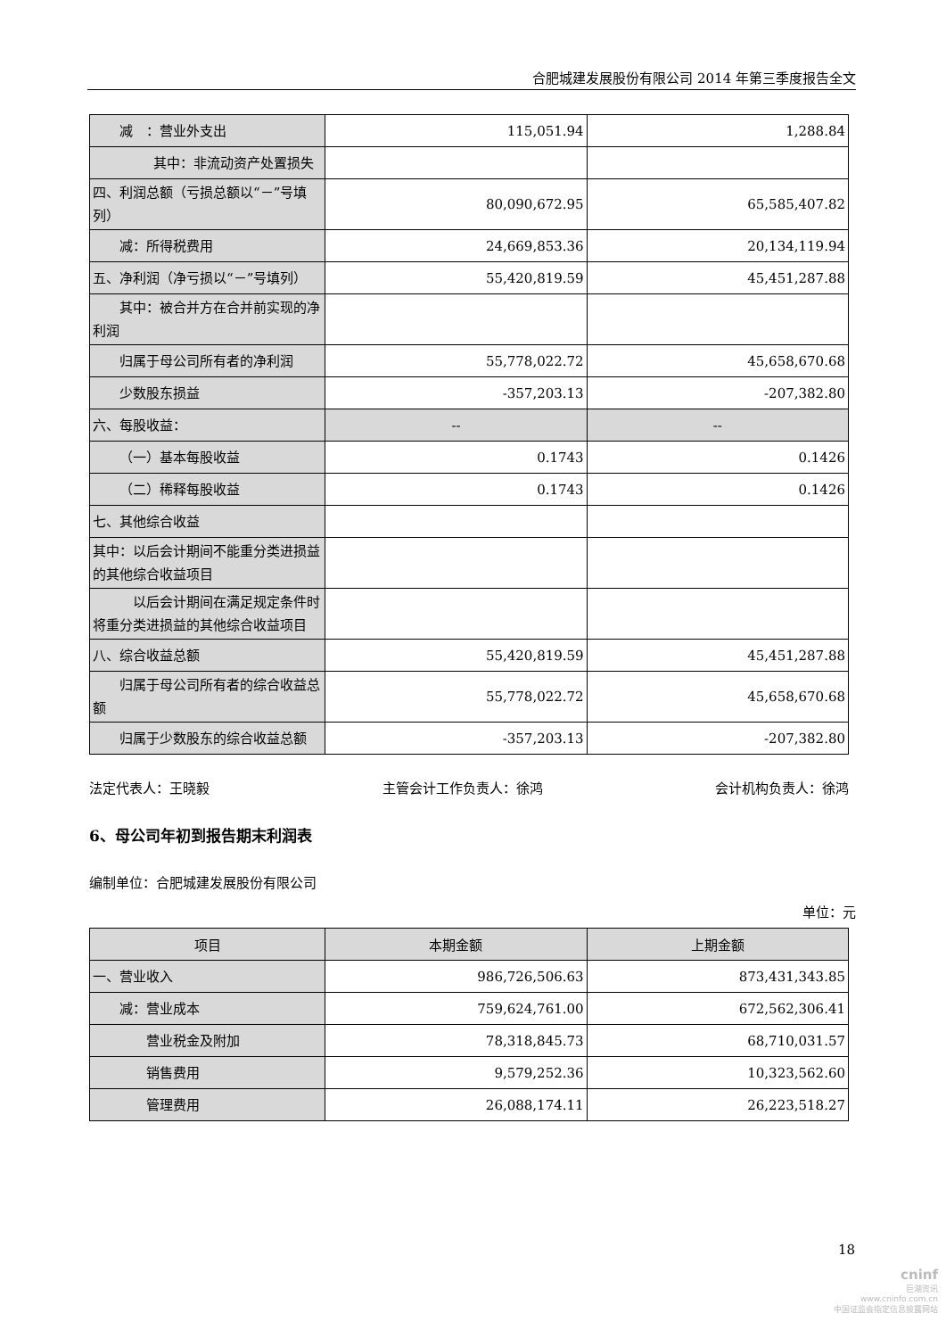合肥城建发展股份有限公司 2014 年第三季度报告全文
| 减 ：营业外支出 | 115,051.94 | 1,288.84 |
| 其中：非流动资产处置损失 | | |
| 四、利润总额（亏损总额以“－”号填列） | 80,090,672.95 | 65,585,407.82 |
| 减：所得税费用 | 24,669,853.36 | 20,134,119.94 |
| 五、净利润（净亏损以“－”号填列） | 55,420,819.59 | 45,451,287.88 |
| 其中：被合并方在合并前实现的净利润 | | |
| 归属于母公司所有者的净利润 | 55,778,022.72 | 45,658,670.68 |
| 少数股东损益 | -357,203.13 | -207,382.80 |
| 六、每股收益： | -- | -- |
| （一）基本每股收益 | 0.1743 | 0.1426 |
| （二）稀释每股收益 | 0.1743 | 0.1426 |
| 七、其他综合收益 | | |
| 其中：以后会计期间不能重分类进损益的其他综合收益项目 | | |
| 以后会计期间在满足规定条件时将重分类进损益的其他综合收益项目 | | |
| 八、综合收益总额 | 55,420,819.59 | 45,451,287.88 |
| 归属于母公司所有者的综合收益总额 | 55,778,022.72 | 45,658,670.68 |
| 归属于少数股东的综合收益总额 | -357,203.13 | -207,382.80 |
法定代表人：王晓毅 主管会计工作负责人：徐鸿 会计机构负责人：徐鸿
6、母公司年初到报告期末利润表
编制单位：合肥城建发展股份有限公司
单位：元
| 项目 | 本期金额 | 上期金额 |
| --- | --- | --- |
| 一、营业收入 | 986,726,506.63 | 873,431,343.85 |
| 减：营业成本 | 759,624,761.00 | 672,562,306.41 |
| 营业税金及附加 | 78,318,845.73 | 68,710,031.57 |
| 销售费用 | 9,579,252.36 | 10,323,562.60 |
| 管理费用 | 26,088,174.11 | 26,223,518.27 |
18
cninf
巨潮资讯
www.cninfo.com.cn
中国证监会指定信息披露网站